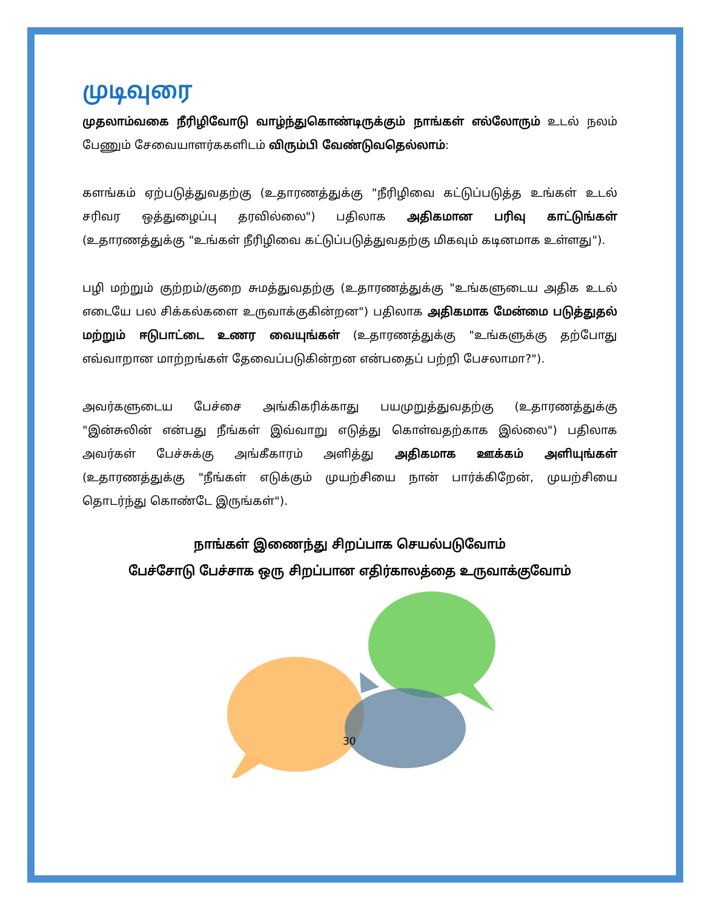முடிவுரை
முதலாம்வகை நீரிழிவோடு வாழ்ந்துகொண்டிருக்கும் நாங்கள் எல்லோரும் உடல் நலம் பேணும் சேவையாளர்ககளிடம் விரும்பி வேண்டுவதெல்லாம்:
களங்கம் ஏற்படுத்துவதற்கு (உதாரணத்துக்கு "நீரிழிவை கட்டுப்படுத்த உங்கள் உடல் சரிவர ஒத்துழைப்பு தரவில்லை") பதிலாக அதிகமான பரிவு காட்டுங்கள் (உதாரணத்துக்கு "உங்கள் நீரிழிவை கட்டுப்படுத்துவதற்கு மிகவும் கடினமாக உள்ளது").
பழி மற்றும் குற்றம்/குறை சுமத்துவதற்கு (உதாரணத்துக்கு "உங்களுடைய அதிக உடல் எடையே பல சிக்கல்களை உருவாக்குகின்றன") பதிலாக அதிகமாக மேன்மை படுத்துதல் மற்றும் ஈடுபாட்டை உணர வையுங்கள் (உதாரணத்துக்கு "உங்களுக்கு தற்போது எவ்வாறான மாற்றங்கள் தேவைப்படுகின்றன என்பதைப் பற்றி பேசலாமா?").
அவர்களுடைய பேச்சை அங்கிகரிக்காது பயமுறுத்துவதற்கு (உதாரணத்துக்கு "இன்சுலின் என்பது நீங்கள் இவ்வாறு எடுத்து கொள்வதற்காக இல்லை") பதிலாக அவர்கள் பேச்சுக்கு அங்கீகாரம் அளித்து அதிகமாக ஊக்கம் அளியுங்கள் (உதாரணத்துக்கு "நீங்கள் எடுக்கும் முயற்சியை நான் பார்க்கிறேன், முயற்சியை தொடர்ந்து கொண்டே இருங்கள்").
நாங்கள் இணைந்து சிறப்பாக செயல்படுவோம்
பேச்சோடு பேச்சாக ஒரு சிறப்பான எதிர்காலத்தை உருவாக்குவோம்
30